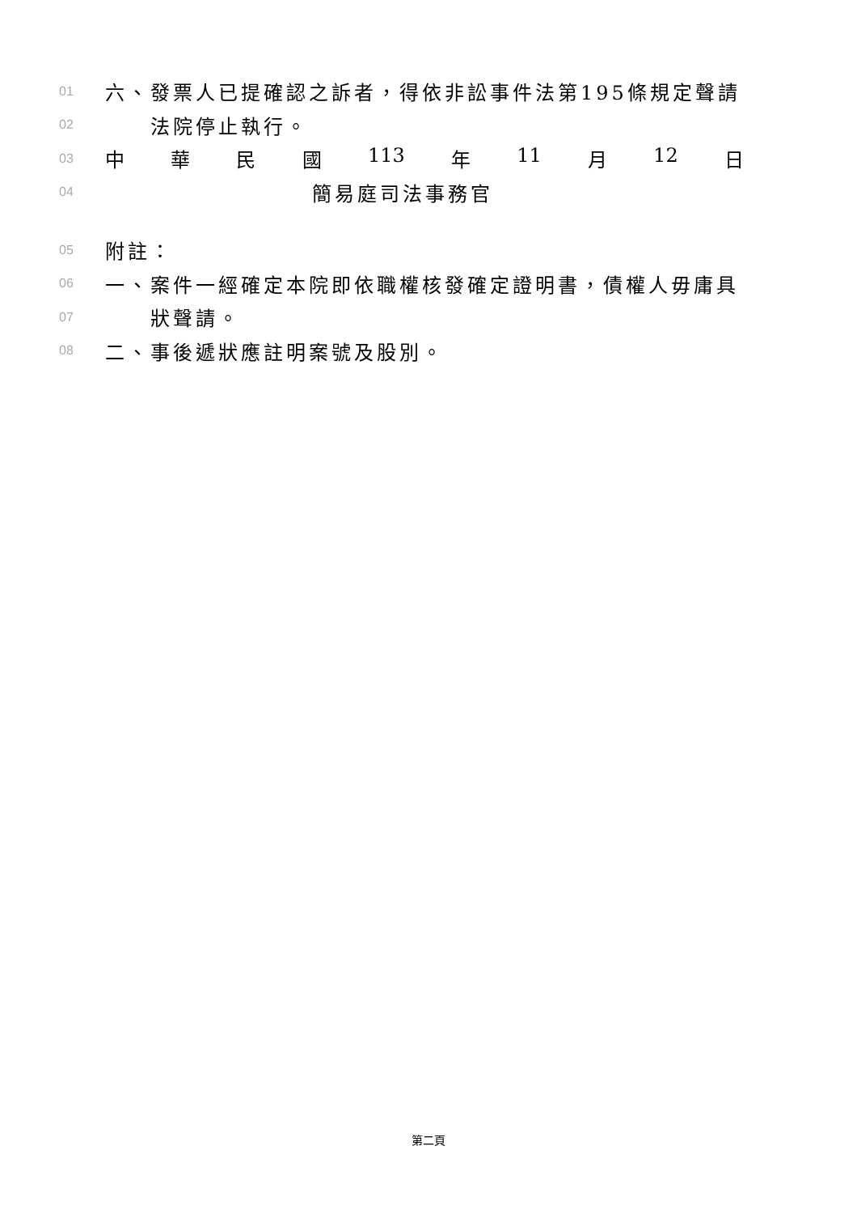01
六、發票人已提確認之訴者，得依非訟事件法第195條規定聲請
02
法院停止執行。
03
中華民國 113 年 11 月 12 日
04
簡易庭司法事務官
05
附註：
06
一、案件一經確定本院即依職權核發確定證明書，債權人毋庸具
07
狀聲請。
08
二、事後遞狀應註明案號及股別。
第二頁